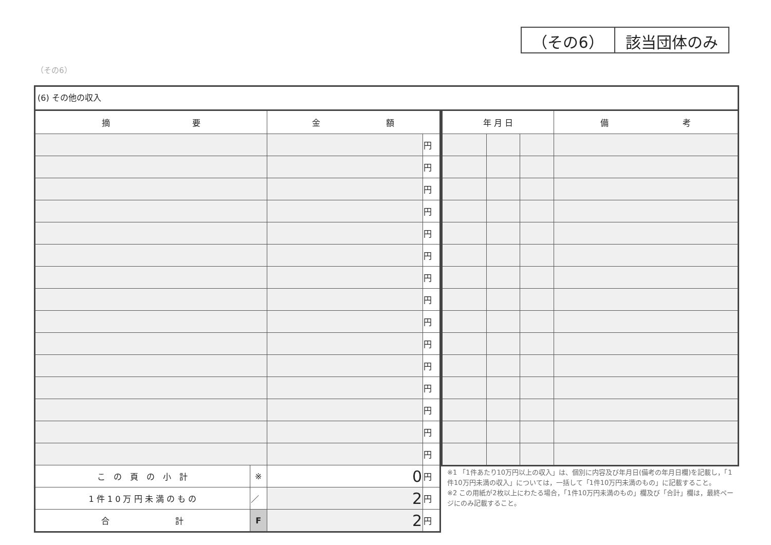（その6） 該当団体のみ
（その6）
(6) その他の収入
| 摘 要 | | 金 額 | |
| --- | --- | --- | --- |
| | | | 円 |
| | | | 円 |
| | | | 円 |
| | | | 円 |
| | | | 円 |
| | | | 円 |
| | | | 円 |
| | | | 円 |
| | | | 円 |
| | | | 円 |
| | | | 円 |
| | | | 円 |
| | | | 円 |
| | | | 円 |
| | | | 円 |
| こ の 頁 の 小 計 | ※ | 0 | 円 |
| 1 件 1 0 万 円 未 満 の も の | ／ | 2 | 円 |
| 合 計 | F | 2 | 円 |
| 年 月 日 | | | 備 考 |
| --- | --- | --- | --- |
※1 「1件あたり10万円以上の収入」は、個別に内容及び年月日(備考の年月日欄)を記載し，「1件10万円未満の収入」については，一括して「1件10万円未満のもの」に記載すること。
※2 この用紙が2枚以上にわたる場合，「1件10万円未満のもの」欄及び「合計」欄は，最終ページにのみ記載すること。